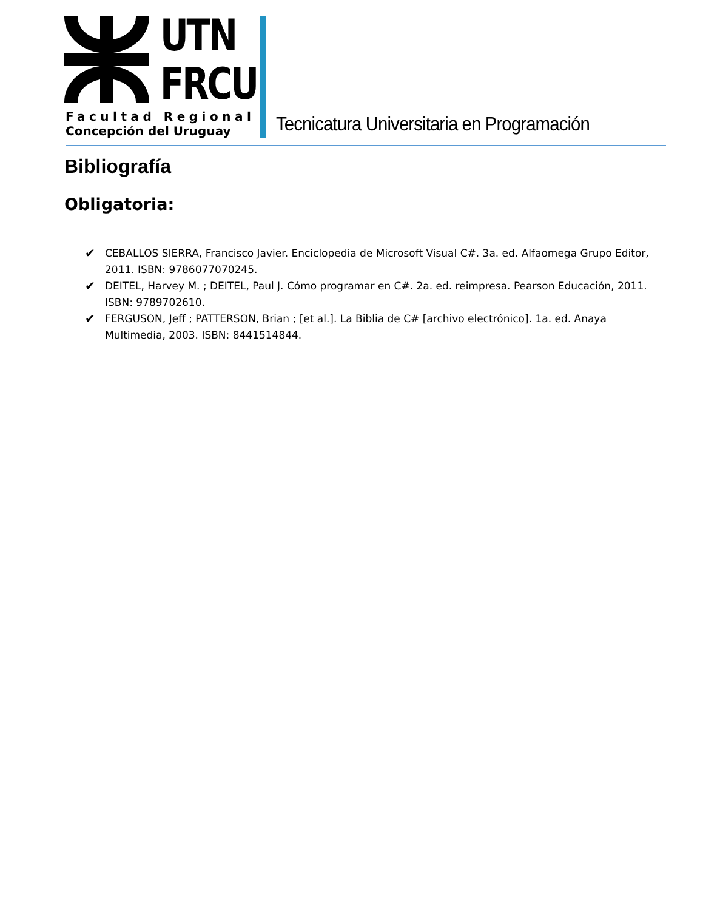UTN
FRCU
Facultad Regional
Concepción del Uruguay
Tecnicatura Universitaria en Programación
Bibliografía
Obligatoria:
✔ CEBALLOS SIERRA, Francisco Javier. Enciclopedia de Microsoft Visual C#. 3a. ed. Alfaomega Grupo Editor, 2011. ISBN: 9786077070245.
✔ DEITEL, Harvey M. ; DEITEL, Paul J. Cómo programar en C#. 2a. ed. reimpresa. Pearson Educación, 2011. ISBN: 9789702610.
✔ FERGUSON, Jeff ; PATTERSON, Brian ; [et al.]. La Biblia de C# [archivo electrónico]. 1a. ed. Anaya Multimedia, 2003. ISBN: 8441514844.